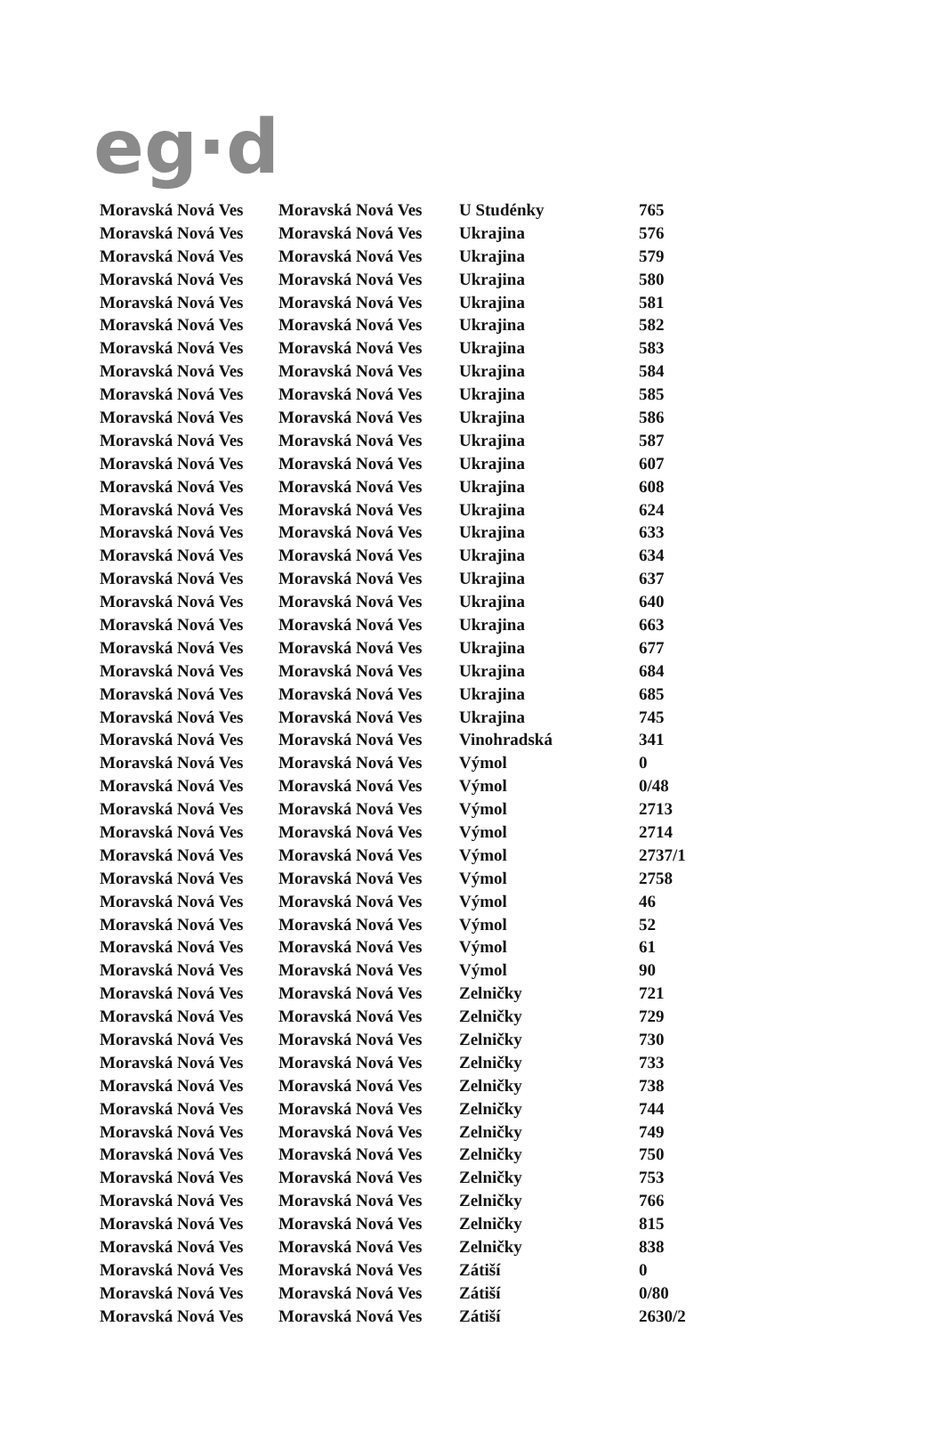eg·d
| Moravská Nová Ves | Moravská Nová Ves | U Studénky | 765 |
| Moravská Nová Ves | Moravská Nová Ves | Ukrajina | 576 |
| Moravská Nová Ves | Moravská Nová Ves | Ukrajina | 579 |
| Moravská Nová Ves | Moravská Nová Ves | Ukrajina | 580 |
| Moravská Nová Ves | Moravská Nová Ves | Ukrajina | 581 |
| Moravská Nová Ves | Moravská Nová Ves | Ukrajina | 582 |
| Moravská Nová Ves | Moravská Nová Ves | Ukrajina | 583 |
| Moravská Nová Ves | Moravská Nová Ves | Ukrajina | 584 |
| Moravská Nová Ves | Moravská Nová Ves | Ukrajina | 585 |
| Moravská Nová Ves | Moravská Nová Ves | Ukrajina | 586 |
| Moravská Nová Ves | Moravská Nová Ves | Ukrajina | 587 |
| Moravská Nová Ves | Moravská Nová Ves | Ukrajina | 607 |
| Moravská Nová Ves | Moravská Nová Ves | Ukrajina | 608 |
| Moravská Nová Ves | Moravská Nová Ves | Ukrajina | 624 |
| Moravská Nová Ves | Moravská Nová Ves | Ukrajina | 633 |
| Moravská Nová Ves | Moravská Nová Ves | Ukrajina | 634 |
| Moravská Nová Ves | Moravská Nová Ves | Ukrajina | 637 |
| Moravská Nová Ves | Moravská Nová Ves | Ukrajina | 640 |
| Moravská Nová Ves | Moravská Nová Ves | Ukrajina | 663 |
| Moravská Nová Ves | Moravská Nová Ves | Ukrajina | 677 |
| Moravská Nová Ves | Moravská Nová Ves | Ukrajina | 684 |
| Moravská Nová Ves | Moravská Nová Ves | Ukrajina | 685 |
| Moravská Nová Ves | Moravská Nová Ves | Ukrajina | 745 |
| Moravská Nová Ves | Moravská Nová Ves | Vinohradská | 341 |
| Moravská Nová Ves | Moravská Nová Ves | Výmol | 0 |
| Moravská Nová Ves | Moravská Nová Ves | Výmol | 0/48 |
| Moravská Nová Ves | Moravská Nová Ves | Výmol | 2713 |
| Moravská Nová Ves | Moravská Nová Ves | Výmol | 2714 |
| Moravská Nová Ves | Moravská Nová Ves | Výmol | 2737/1 |
| Moravská Nová Ves | Moravská Nová Ves | Výmol | 2758 |
| Moravská Nová Ves | Moravská Nová Ves | Výmol | 46 |
| Moravská Nová Ves | Moravská Nová Ves | Výmol | 52 |
| Moravská Nová Ves | Moravská Nová Ves | Výmol | 61 |
| Moravská Nová Ves | Moravská Nová Ves | Výmol | 90 |
| Moravská Nová Ves | Moravská Nová Ves | Zelničky | 721 |
| Moravská Nová Ves | Moravská Nová Ves | Zelničky | 729 |
| Moravská Nová Ves | Moravská Nová Ves | Zelničky | 730 |
| Moravská Nová Ves | Moravská Nová Ves | Zelničky | 733 |
| Moravská Nová Ves | Moravská Nová Ves | Zelničky | 738 |
| Moravská Nová Ves | Moravská Nová Ves | Zelničky | 744 |
| Moravská Nová Ves | Moravská Nová Ves | Zelničky | 749 |
| Moravská Nová Ves | Moravská Nová Ves | Zelničky | 750 |
| Moravská Nová Ves | Moravská Nová Ves | Zelničky | 753 |
| Moravská Nová Ves | Moravská Nová Ves | Zelničky | 766 |
| Moravská Nová Ves | Moravská Nová Ves | Zelničky | 815 |
| Moravská Nová Ves | Moravská Nová Ves | Zelničky | 838 |
| Moravská Nová Ves | Moravská Nová Ves | Zátiší | 0 |
| Moravská Nová Ves | Moravská Nová Ves | Zátiší | 0/80 |
| Moravská Nová Ves | Moravská Nová Ves | Zátiší | 2630/2 |